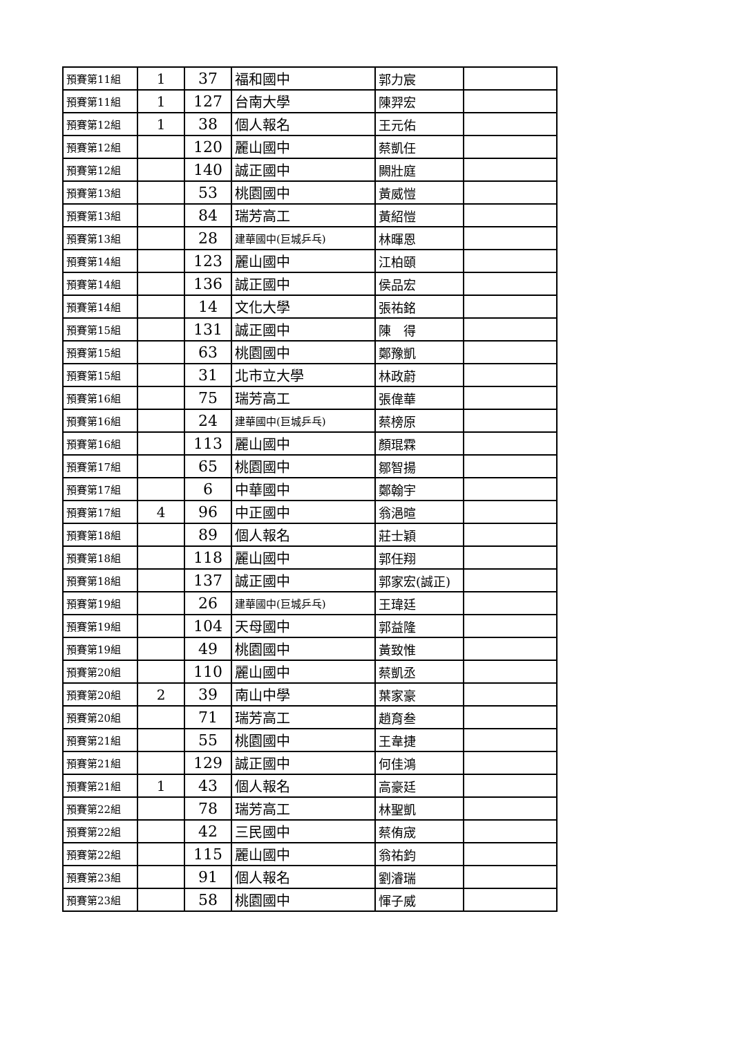| 預賽第11組 | 1 | 37 | 福和國中 | 郭力宸 | |
| 預賽第11組 | 1 | 127 | 台南大學 | 陳羿宏 | |
| 預賽第12組 | 1 | 38 | 個人報名 | 王元佑 | |
| 預賽第12組 | | 120 | 麗山國中 | 蔡凱任 | |
| 預賽第12組 | | 140 | 誠正國中 | 闕壯庭 | |
| 預賽第13組 | | 53 | 桃園國中 | 黃威愷 | |
| 預賽第13組 | | 84 | 瑞芳高工 | 黃紹愷 | |
| 預賽第13組 | | 28 | 建華國中(巨城乒乓) | 林暉恩 | |
| 預賽第14組 | | 123 | 麗山國中 | 江柏頤 | |
| 預賽第14組 | | 136 | 誠正國中 | 侯品宏 | |
| 預賽第14組 | | 14 | 文化大學 | 張祐銘 | |
| 預賽第15組 | | 131 | 誠正國中 | 陳 得 | |
| 預賽第15組 | | 63 | 桃園國中 | 鄭豫凱 | |
| 預賽第15組 | | 31 | 北市立大學 | 林政蔚 | |
| 預賽第16組 | | 75 | 瑞芳高工 | 張偉華 | |
| 預賽第16組 | | 24 | 建華國中(巨城乒乓) | 蔡榜原 | |
| 預賽第16組 | | 113 | 麗山國中 | 顏琨霖 | |
| 預賽第17組 | | 65 | 桃園國中 | 鄒智揚 | |
| 預賽第17組 | | 6 | 中華國中 | 鄭翰宇 | |
| 預賽第17組 | 4 | 96 | 中正國中 | 翁浥暄 | |
| 預賽第18組 | | 89 | 個人報名 | 莊士穎 | |
| 預賽第18組 | | 118 | 麗山國中 | 郭任翔 | |
| 預賽第18組 | | 137 | 誠正國中 | 郭家宏(誠正) | |
| 預賽第19組 | | 26 | 建華國中(巨城乒乓) | 王瑋廷 | |
| 預賽第19組 | | 104 | 天母國中 | 郭益隆 | |
| 預賽第19組 | | 49 | 桃園國中 | 黃致惟 | |
| 預賽第20組 | | 110 | 麗山國中 | 蔡凱丞 | |
| 預賽第20組 | 2 | 39 | 南山中學 | 葉家豪 | |
| 預賽第20組 | | 71 | 瑞芳高工 | 趙育叁 | |
| 預賽第21組 | | 55 | 桃園國中 | 王韋捷 | |
| 預賽第21組 | | 129 | 誠正國中 | 何佳鴻 | |
| 預賽第21組 | 1 | 43 | 個人報名 | 高豪廷 | |
| 預賽第22組 | | 78 | 瑞芳高工 | 林聖凱 | |
| 預賽第22組 | | 42 | 三民國中 | 蔡侑宬 | |
| 預賽第22組 | | 115 | 麗山國中 | 翁祐鈞 | |
| 預賽第23組 | | 91 | 個人報名 | 劉濬瑞 | |
| 預賽第23組 | | 58 | 桃園國中 | 惲子威 | |